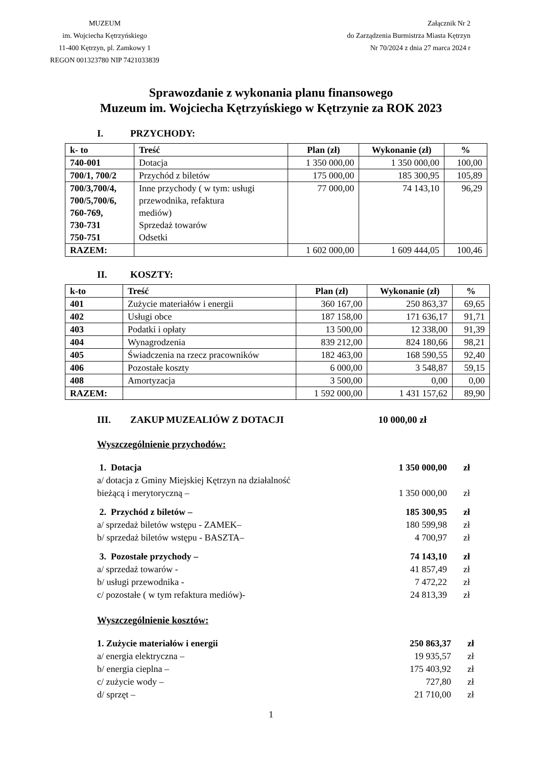MUZEUM
im. Wojciecha Kętrzyńskiego
11-400 Kętrzyn, pl. Zamkowy 1
REGON 001323780 NIP 7421033839
Załącznik Nr 2
do Zarządzenia Burmistrza Miasta Kętrzyn
Nr 70/2024 z dnia 27 marca 2024 r
Sprawozdanie z wykonania planu finansowego
Muzeum im. Wojciecha Kętrzyńskiego w Kętrzynie za ROK 2023
I. PRZYCHODY:
| k- to | Treść | Plan (zł) | Wykonanie (zł) | % |
| --- | --- | --- | --- | --- |
| 740-001 | Dotacja | 1 350 000,00 | 1 350 000,00 | 100,00 |
| 700/1, 700/2 | Przychód z biletów | 175 000,00 | 185 300,95 | 105,89 |
| 700/3,700/4, 700/5,700/6, 760-769, 730-731 750-751 | Inne przychody ( w tym: usługi przewodnika, refaktura mediów) Sprzedaż towarów Odsetki | 77 000,00 | 74 143,10 | 96,29 |
| RAZEM: | | 1 602 000,00 | 1 609 444,05 | 100,46 |
II. KOSZTY:
| k-to | Treść | Plan (zł) | Wykonanie (zł) | % |
| --- | --- | --- | --- | --- |
| 401 | Zużycie materiałów i energii | 360 167,00 | 250 863,37 | 69,65 |
| 402 | Usługi obce | 187 158,00 | 171 636,17 | 91,71 |
| 403 | Podatki i opłaty | 13 500,00 | 12 338,00 | 91,39 |
| 404 | Wynagrodzenia | 839 212,00 | 824 180,66 | 98,21 |
| 405 | Świadczenia na rzecz pracowników | 182 463,00 | 168 590,55 | 92,40 |
| 406 | Pozostałe koszty | 6 000,00 | 3 548,87 | 59,15 |
| 408 | Amortyzacja | 3 500,00 | 0,00 | 0,00 |
| RAZEM: | | 1 592 000,00 | 1 431 157,62 | 89,90 |
III. ZAKUP MUZEALIÓW Z DOTACJI 10 000,00 zł
Wyszczególnienie przychodów:
1. Dotacja 1 350 000,00 zł
a/ dotacja z Gminy Miejskiej Kętrzyn na działalność
bieżącą i merytoryczną –
1 350 000,00
zł
2. Przychód z biletów – 185 300,95 zł
a/ sprzedaż biletów wstępu - ZAMEK–
180 599,98 zł
b/ sprzedaż biletów wstępu - BASZTA–
4 700,97 zł
3. Pozostałe przychody – 74 143,10 zł
a/ sprzedaż towarów - 41 857,49 zł
b/ usługi przewodnika - 7 472,22 zł
c/ pozostałe ( w tym refaktura mediów)-
24 813,39 zł
Wyszczególnienie kosztów:
1. Zużycie materiałów i energii
250 863,37 zł
a/ energia elektryczna – 19 935,57 zł
b/ energia cieplna – 175 403,92 zł
c/ zużycie wody – 727,80 zł
d/ sprzęt – 21 710,00 zł
1